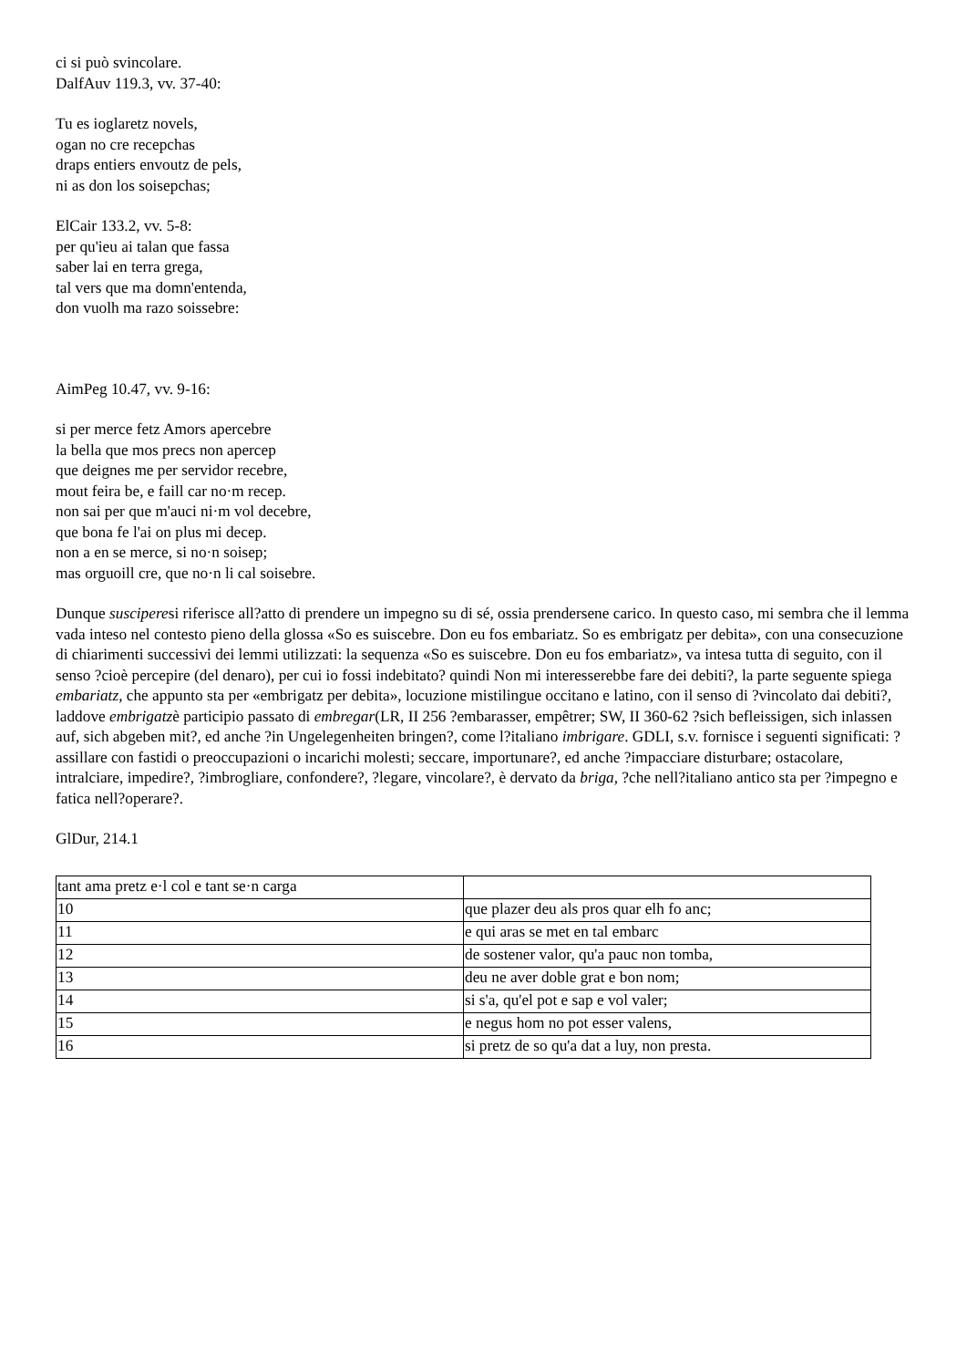ci si può svincolare.
DalfAuv 119.3, vv. 37-40:
Tu es ioglaretz novels,
ogan no cre recepchas
draps entiers envoutz de pels,
ni as don los soisepchas;
ElCair 133.2, vv. 5-8:
per qu'ieu ai talan que fassa
saber lai en terra grega,
tal vers que ma domn'entenda,
don vuolh ma razo soissebre:
AimPeg 10.47, vv. 9-16:
si per merce fetz Amors apercebre
la bella que mos precs non apercep
que deignes me per servidor recebre,
mout feira be, e faill car no·m recep.
non sai per que m'auci ni·m vol decebre,
que bona fe l'ai on plus mi decep.
non a en se merce, si no·n soisep;
mas orguoill cre, que no·n li cal soisebre.
Dunque susciperesi riferisce all?atto di prendere un impegno su di sé, ossia prendersene carico. In questo caso, mi sembra che il lemma vada inteso nel contesto pieno della glossa «So es suiscebre. Don eu fos embariatz. So es embrigatz per debita», con una consecuzione di chiarimenti successivi dei lemmi utilizzati: la sequenza «So es suiscebre. Don eu fos embariatz», va intesa tutta di seguito, con il senso ?cioè percepire (del denaro), per cui io fossi indebitato? quindi Non mi interesserebbe fare dei debiti?, la parte seguente spiega embariatz, che appunto sta per «embrigatz per debita», locuzione mistilingue occitano e latino, con il senso di ?vincolato dai debiti?, laddove embrigatzè participio passato di embregar(LR, II 256 ?embarasser, empêtrer; SW, II 360-62 ?sich befleissigen, sich inlassen auf, sich abgeben mit?, ed anche ?in Ungelegenheiten bringen?, come l?italiano imbrigare. GDLI, s.v. fornisce i seguenti significati: ?assillare con fastidi o preoccupazioni o incarichi molesti; seccare, importunare?, ed anche ?impacciare disturbare; ostacolare, intralciare, impedire?, ?imbrogliare, confondere?, ?legare, vincolare?, è dervato da briga, ?che nell?italiano antico sta per ?impegno e fatica nell?operare?.
GlDur, 214.1
| tant ama pretz e·l col e tant se·n carga | |
| 10 | que plazer deu als pros quar elh fo anc; |
| 11 | e qui aras se met en tal embarc |
| 12 | de sostener valor, qu'a pauc non tomba, |
| 13 | deu ne aver doble grat e bon nom; |
| 14 | si s'a, qu'el pot e sap e vol valer; |
| 15 | e negus hom no pot esser valens, |
| 16 | si pretz de so qu'a dat a luy, non presta. |